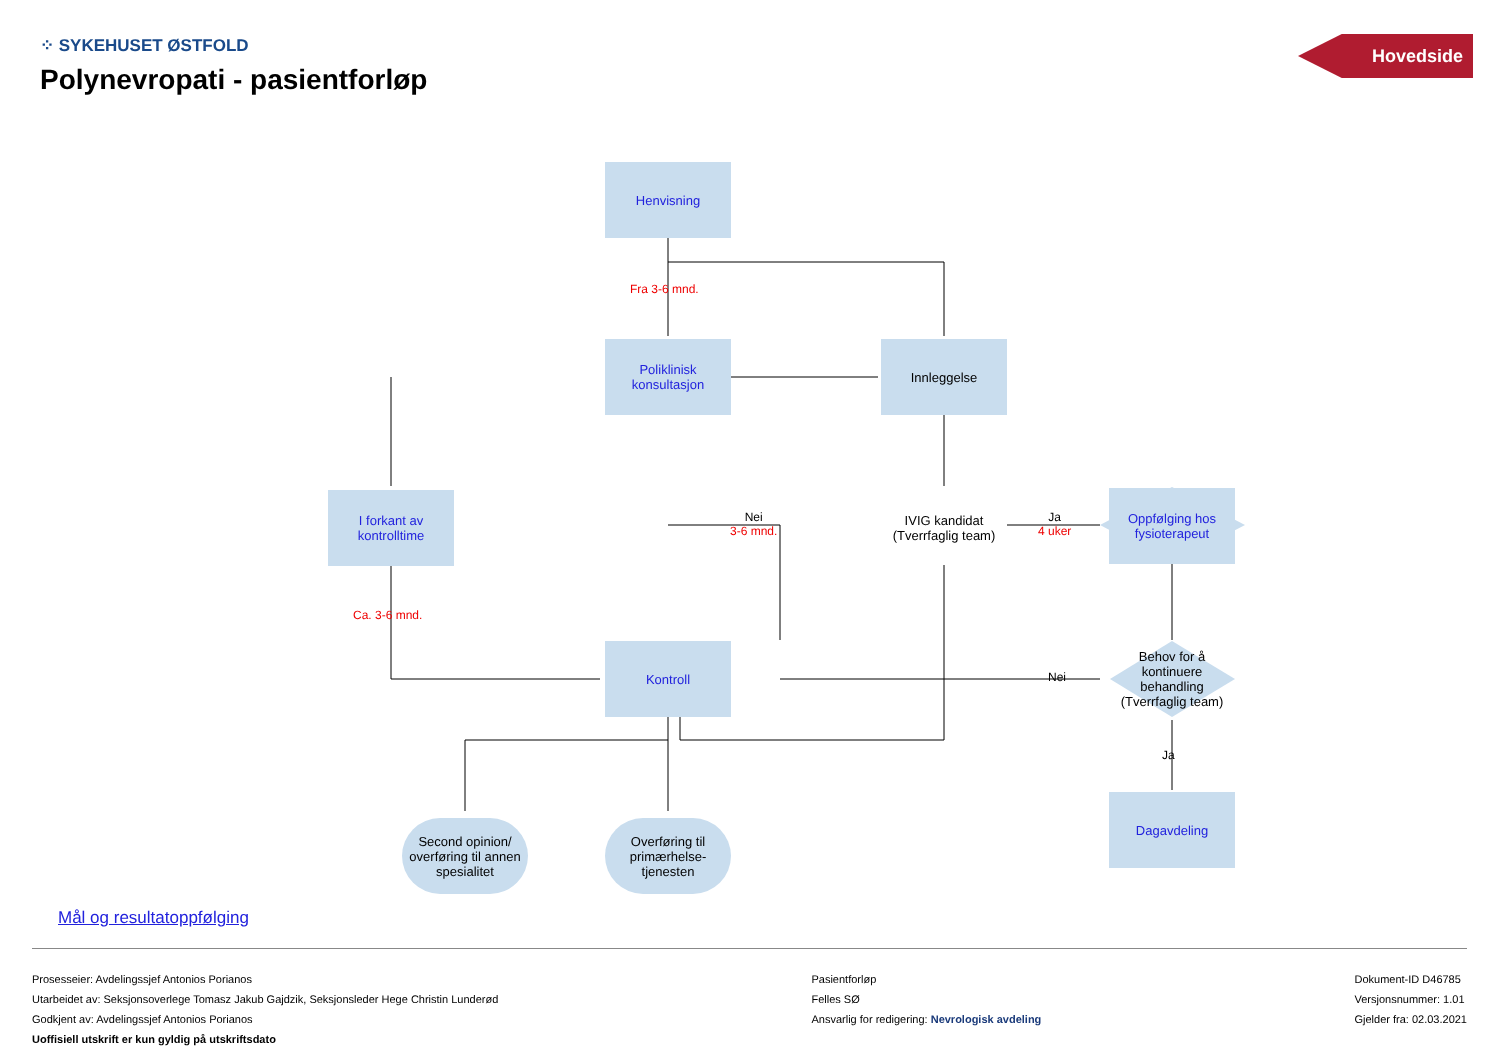⁘ SYKEHUSET ØSTFOLD
Polynevropati - pasientforløp
Hovedside
Henvisning
Fra 3-6 mnd.
Poliklinisk konsultasjon
Innleggelse
I forkant av kontrolltime
Nei
3-6 mnd.
IVIG kandidat (Tverrfaglig team)
Ja
4 uker
Oppfølging hos fysioterapeut
Ca. 3-6 mnd.
Kontroll
Nei
Behov for å kontinuere behandling (Tverrfaglig team)
Ja
Dagavdeling
Second opinion/ overføring til annen spesialitet
Overføring til primærhelse-tjenesten
Mål og resultatoppfølging
Prosesseier: Avdelingssjef Antonios Porianos
Utarbeidet av: Seksjonsoverlege Tomasz Jakub Gajdzik, Seksjonsleder Hege Christin Lunderød
Godkjent av: Avdelingssjef Antonios Porianos
Uoffisiell utskrift er kun gyldig på utskriftsdato
Pasientforløp
Felles SØ
Ansvarlig for redigering: Nevrologisk avdeling
Dokument-ID D46785
Versjonsnummer: 1.01
Gjelder fra: 02.03.2021